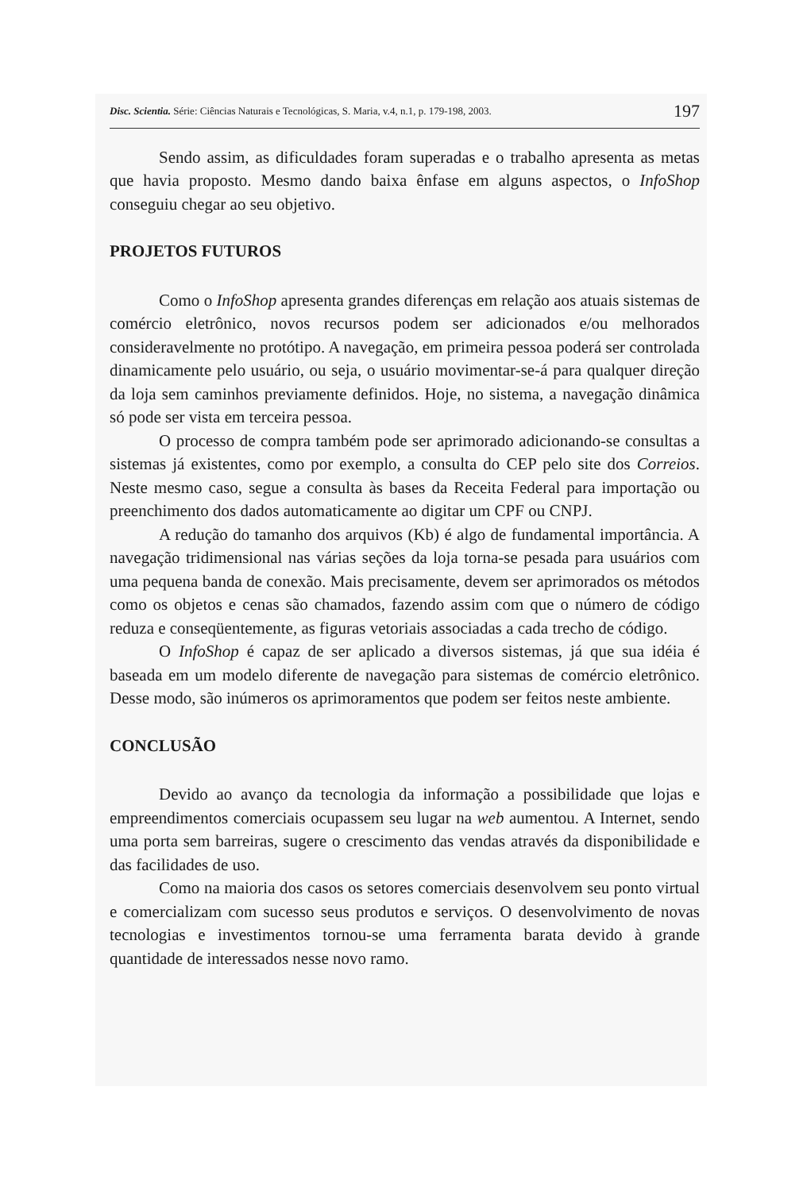Disc. Scientia. Série: Ciências Naturais e Tecnológicas, S. Maria, v.4, n.1, p. 179-198, 2003. 197
Sendo assim, as dificuldades foram superadas e o trabalho apresenta as metas que havia proposto. Mesmo dando baixa ênfase em alguns aspectos, o InfoShop conseguiu chegar ao seu objetivo.
PROJETOS FUTUROS
Como o InfoShop apresenta grandes diferenças em relação aos atuais sistemas de comércio eletrônico, novos recursos podem ser adicionados e/ou melhorados consideravelmente no protótipo. A navegação, em primeira pessoa poderá ser controlada dinamicamente pelo usuário, ou seja, o usuário movimentar-se-á para qualquer direção da loja sem caminhos previamente definidos. Hoje, no sistema, a navegação dinâmica só pode ser vista em terceira pessoa.
O processo de compra também pode ser aprimorado adicionando-se consultas a sistemas já existentes, como por exemplo, a consulta do CEP pelo site dos Correios. Neste mesmo caso, segue a consulta às bases da Receita Federal para importação ou preenchimento dos dados automaticamente ao digitar um CPF ou CNPJ.
A redução do tamanho dos arquivos (Kb) é algo de fundamental importância. A navegação tridimensional nas várias seções da loja torna-se pesada para usuários com uma pequena banda de conexão. Mais precisamente, devem ser aprimorados os métodos como os objetos e cenas são chamados, fazendo assim com que o número de código reduza e conseqüentemente, as figuras vetoriais associadas a cada trecho de código.
O InfoShop é capaz de ser aplicado a diversos sistemas, já que sua idéia é baseada em um modelo diferente de navegação para sistemas de comércio eletrônico. Desse modo, são inúmeros os aprimoramentos que podem ser feitos neste ambiente.
CONCLUSÃO
Devido ao avanço da tecnologia da informação a possibilidade que lojas e empreendimentos comerciais ocupassem seu lugar na web aumentou. A Internet, sendo uma porta sem barreiras, sugere o crescimento das vendas através da disponibilidade e das facilidades de uso.
Como na maioria dos casos os setores comerciais desenvolvem seu ponto virtual e comercializam com sucesso seus produtos e serviços. O desenvolvimento de novas tecnologias e investimentos tornou-se uma ferramenta barata devido à grande quantidade de interessados nesse novo ramo.